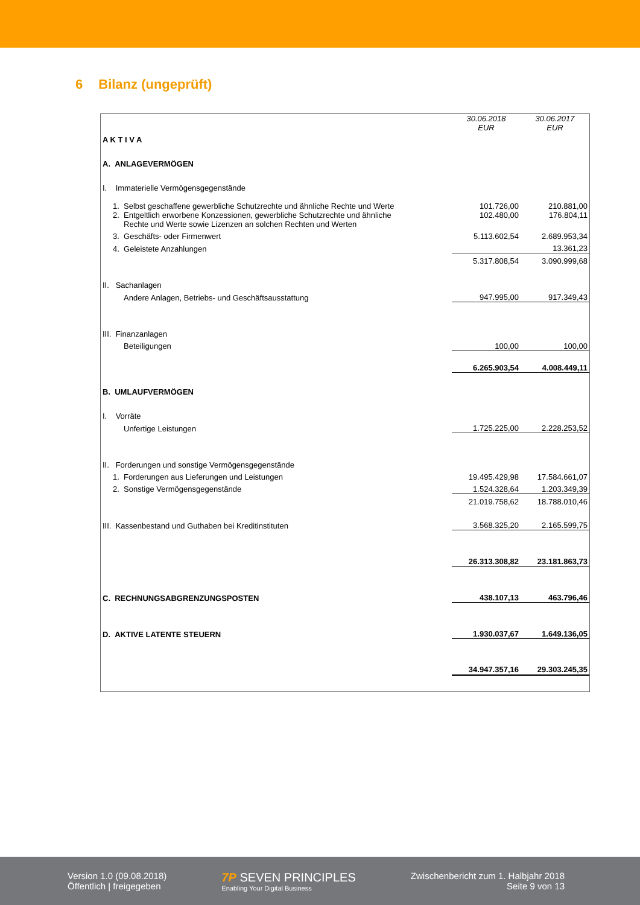6 Bilanz (ungeprüft)
| | 30.06.2018 EUR | 30.06.2017 EUR |
| A K T I V A | | |
| A. ANLAGEVERMÖGEN | | |
| I. Immaterielle Vermögensgegenstände | | |
| 1. Selbst geschaffene gewerbliche Schutzrechte und ähnliche Rechte und Werte | 101.726,00 | 210.881,00 |
| 2. Entgeltlich erworbene Konzessionen, gewerbliche Schutzrechte und ähnliche Rechte und Werte sowie Lizenzen an solchen Rechten und Werten | 102.480,00 | 176.804,11 |
| 3. Geschäfts- oder Firmenwert | 5.113.602,54 | 2.689.953,34 |
| 4. Geleistete Anzahlungen | | 13.361,23 |
| | 5.317.808,54 | 3.090.999,68 |
| II. Sachanlagen | | |
| Andere Anlagen, Betriebs- und Geschäftsausstattung | 947.995,00 | 917.349,43 |
| III. Finanzanlagen | | |
| Beteiligungen | 100,00 | 100,00 |
| | 6.265.903,54 | 4.008.449,11 |
| B. UMLAUFVERMÖGEN | | |
| I. Vorräte | | |
| Unfertige Leistungen | 1.725.225,00 | 2.228.253,52 |
| II. Forderungen und sonstige Vermögensgegenstände | | |
| 1. Forderungen aus Lieferungen und Leistungen | 19.495.429,98 | 17.584.661,07 |
| 2. Sonstige Vermögensgegenstände | 1.524.328,64 | 1.203.349,39 |
| | 21.019.758,62 | 18.788.010,46 |
| III. Kassenbestand und Guthaben bei Kreditinstituten | 3.568.325,20 | 2.165.599,75 |
| | 26.313.308,82 | 23.181.863,73 |
| C. RECHNUNGSABGRENZUNGSPOSTEN | 438.107,13 | 463.796,46 |
| D. AKTIVE LATENTE STEUERN | 1.930.037,67 | 1.649.136,05 |
| | 34.947.357,16 | 29.303.245,35 |
Version 1.0 (09.08.2018)
Öffentlich | freigegeben
7P SEVEN PRINCIPLES
Enabling Your Digital Business
Zwischenbericht zum 1. Halbjahr 2018
Seite 9 von 13